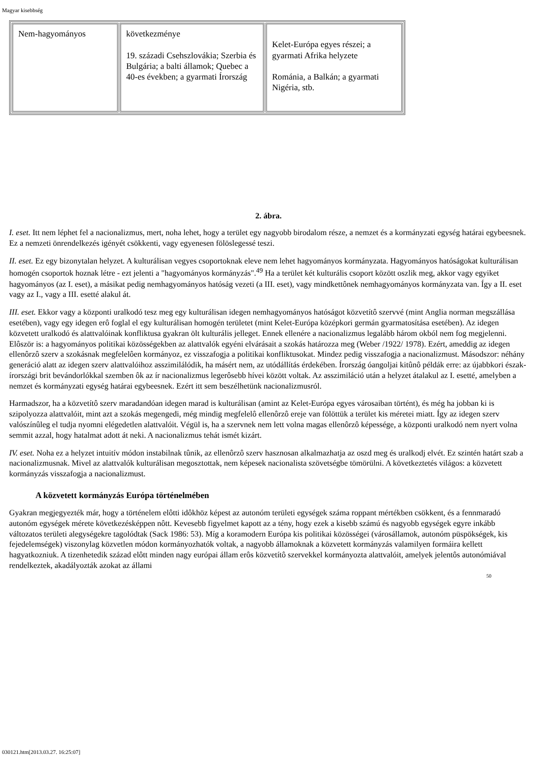Magyar kisebbség
| Nem-hagyományos | következménye 19. századi Csehszlovákia; Szerbia és Bulgária; a balti államok; Quebec a 40-es években; a gyarmati Írország | Kelet-Európa egyes részei; a gyarmati Afrika helyzete Románia, a Balkán; a gyarmati Nigéria, stb. |
2. ábra.
I. eset. Itt nem léphet fel a nacionalizmus, mert, noha lehet, hogy a terület egy nagyobb birodalom része, a nemzet és a kormányzati egység határai egybeesnek. Ez a nemzeti önrendelkezés igényét csökkenti, vagy egyenesen fölöslegessé teszi.
II. eset. Ez egy bizonytalan helyzet. A kulturálisan vegyes csoportoknak eleve nem lehet hagyományos kormányzata. Hagyományos hatóságokat kulturálisan homogén csoportok hoznak létre - ezt jelenti a "hagyományos kormányzás".<sup>49</sup> Ha a terület két kulturális csoport között oszlik meg, akkor vagy egyiket hagyományos (az I. eset), a másikat pedig nemhagyományos hatóság vezeti (a III. eset), vagy mindkettônek nemhagyományos kormányzata van. Így a II. eset vagy az I., vagy a III. esetté alakul át.
III. eset. Ekkor vagy a központi uralkodó tesz meg egy kulturálisan idegen nemhagyományos hatóságot közvetítô szervvé (mint Anglia norman megszállása esetében), vagy egy idegen erô foglal el egy kulturálisan homogén területet (mint Kelet-Európa középkori germán gyarmatosítása esetében). Az idegen közvetett uralkodó és alattvalóinak konfliktusa gyakran ölt kulturális jelleget. Ennek ellenére a nacionalizmus legalább három okból nem fog megjelenni. Elôször is: a hagyományos politikai közösségekben az alattvalók egyéni elvárásait a szokás határozza meg (Weber /1922/ 1978). Ezért, ameddig az idegen ellenôrzô szerv a szokásnak megfelelôen kormányoz, ez visszafogja a politikai konfliktusokat. Mindez pedig visszafogja a nacionalizmust. Másodszor: néhány generáció alatt az idegen szerv alattvalóihoz asszimilálódik, ha másért nem, az utódállítás érdekében. Írország óangoljai kitûnô példák erre: az újabbkori észak-írországi brit bevándorlókkal szemben ôk az ír nacionalizmus legerôsebb hívei között voltak. Az asszimiláció után a helyzet átalakul az I. esetté, amelyben a nemzet és kormányzati egység határai egybeesnek. Ezért itt sem beszélhetünk nacionalizmusról.
Harmadszor, ha a közvetítô szerv maradandóan idegen marad is kulturálisan (amint az Kelet-Európa egyes városaiban történt), és még ha jobban ki is szipolyozza alattvalóit, mint azt a szokás megengedi, még mindig megfelelô ellenôrzô ereje van fölöttük a terület kis méretei miatt. Így az idegen szerv valószínûleg el tudja nyomni elégedetlen alattvalóit. Végül is, ha a szervnek nem lett volna magas ellenôrzô képessége, a központi uralkodó nem nyert volna semmit azzal, hogy hatalmat adott át neki. A nacionalizmus tehát ismét kizárt.
IV. eset. Noha ez a helyzet intuitív módon instabilnak tûnik, az ellenôrzô szerv hasznosan alkalmazhatja az oszd meg és uralkodj elvét. Ez szintén határt szab a nacionalizmusnak. Mivel az alattvalók kulturálisan megosztottak, nem képesek nacionalista szövetségbe tömörülni. A következtetés világos: a közvetett kormányzás visszafogja a nacionalizmust.
A közvetett kormányzás Európa történelmében
Gyakran megjegyezték már, hogy a történelem elôtti idôkhöz képest az autonóm területi egységek száma roppant mértékben csökkent, és a fennmaradó autonóm egységek mérete következésképpen nôtt. Kevesebb figyelmet kapott az a tény, hogy ezek a kisebb számú és nagyobb egységek egyre inkább változatos területi alegységekre tagolódtak (Sack 1986: 53). Míg a koramodern Európa kis politikai közösségei (városállamok, autonóm püspökségek, kis fejedelemségek) viszonylag közvetlen módon kormányozhatók voltak, a nagyobb államoknak a közvetett kormányzás valamilyen formáira kellett hagyatkozniuk. A tizenhetedik század elôtt minden nagy európai állam erôs közvetítô szervekkel kormányozta alattvalóit, amelyek jelentôs autonómiával rendelkeztek, akadályozták azokat az állami
50
030121.htm[2013.03.27. 16:25:07]